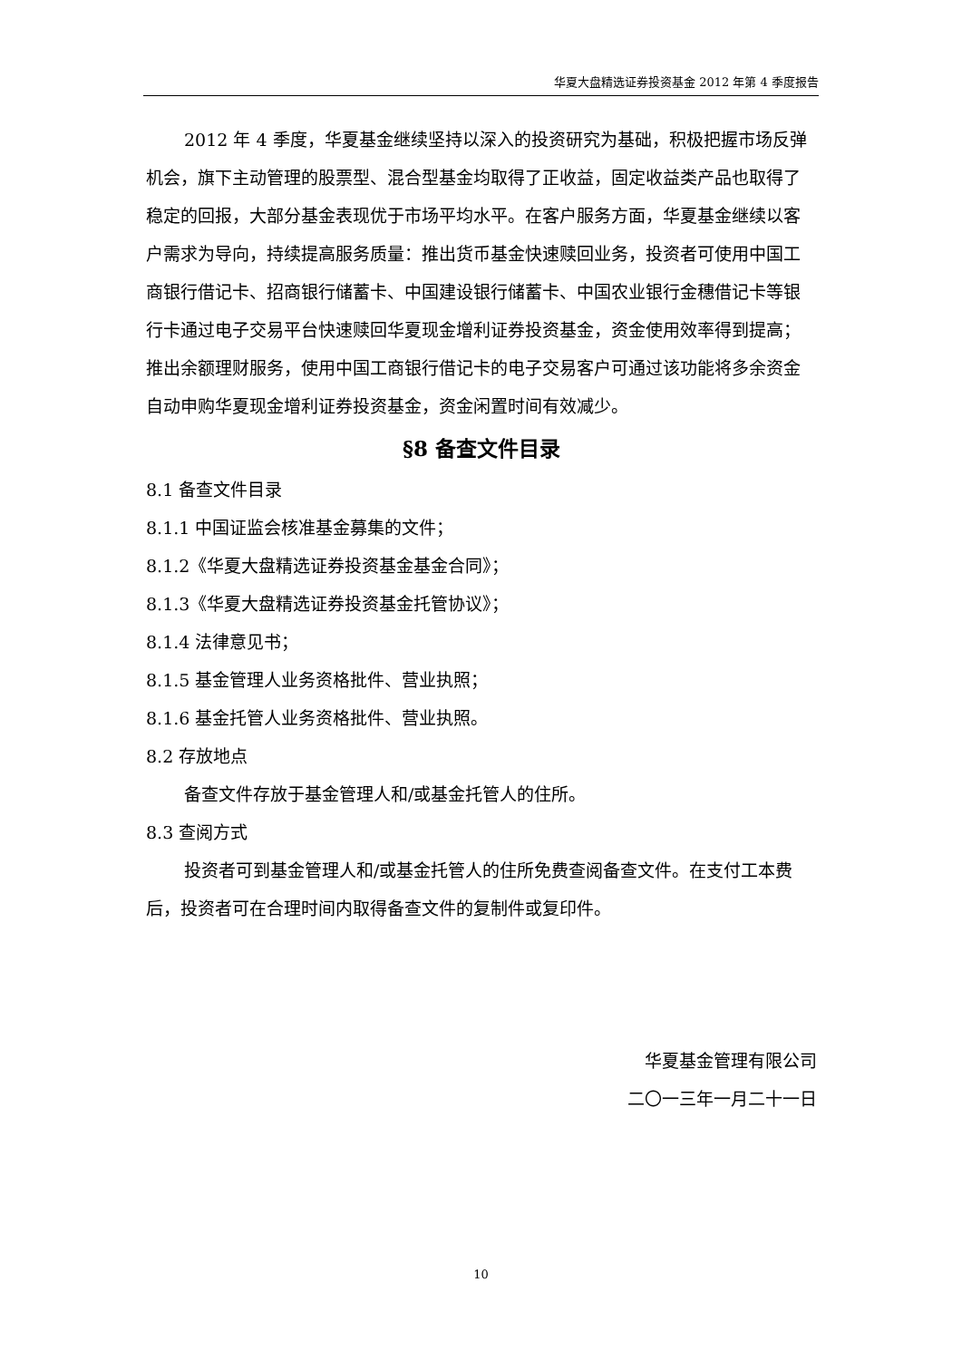华夏大盘精选证券投资基金 2012 年第 4 季度报告
2012 年 4 季度，华夏基金继续坚持以深入的投资研究为基础，积极把握市场反弹机会，旗下主动管理的股票型、混合型基金均取得了正收益，固定收益类产品也取得了稳定的回报，大部分基金表现优于市场平均水平。在客户服务方面，华夏基金继续以客户需求为导向，持续提高服务质量：推出货币基金快速赎回业务，投资者可使用中国工商银行借记卡、招商银行储蓄卡、中国建设银行储蓄卡、中国农业银行金穗借记卡等银行卡通过电子交易平台快速赎回华夏现金增利证券投资基金，资金使用效率得到提高；推出余额理财服务，使用中国工商银行借记卡的电子交易客户可通过该功能将多余资金自动申购华夏现金增利证券投资基金，资金闲置时间有效减少。
§8 备查文件目录
8.1 备查文件目录
8.1.1 中国证监会核准基金募集的文件；
8.1.2《华夏大盘精选证券投资基金基金合同》；
8.1.3《华夏大盘精选证券投资基金托管协议》；
8.1.4 法律意见书；
8.1.5 基金管理人业务资格批件、营业执照；
8.1.6 基金托管人业务资格批件、营业执照。
8.2 存放地点
备查文件存放于基金管理人和/或基金托管人的住所。
8.3 查阅方式
投资者可到基金管理人和/或基金托管人的住所免费查阅备查文件。在支付工本费后，投资者可在合理时间内取得备查文件的复制件或复印件。
华夏基金管理有限公司
二〇一三年一月二十一日
10